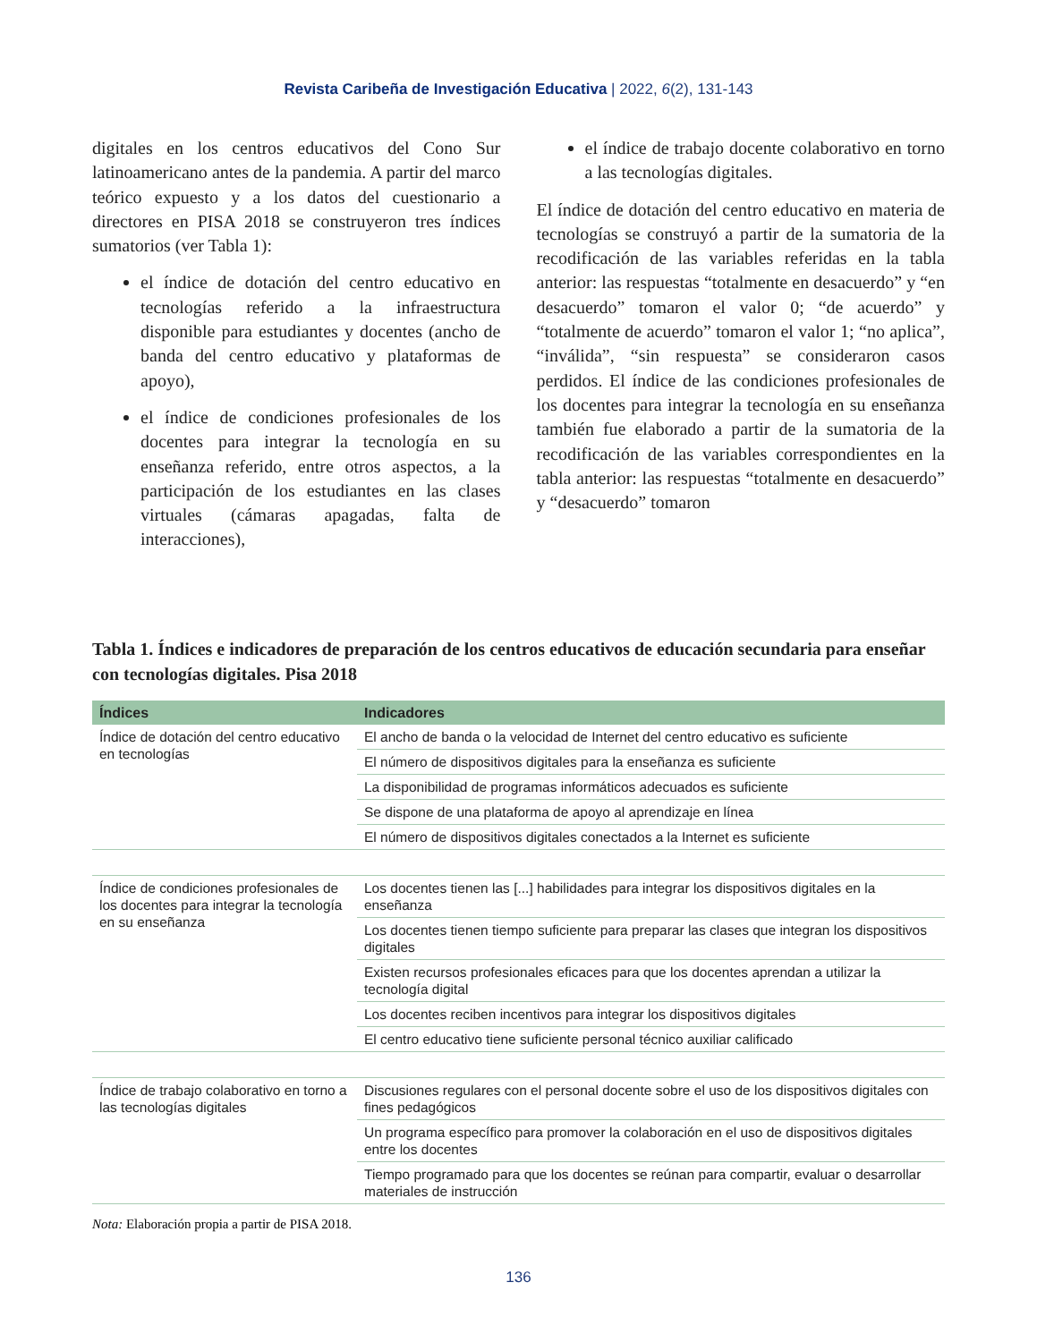Revista Caribeña de Investigación Educativa | 2022, 6(2), 131-143
digitales en los centros educativos del Cono Sur latinoamericano antes de la pandemia. A partir del marco teórico expuesto y a los datos del cuestionario a directores en PISA 2018 se construyeron tres índices sumatorios (ver Tabla 1):
el índice de dotación del centro educativo en tecnologías referido a la infraestructura disponible para estudiantes y docentes (ancho de banda del centro educativo y plataformas de apoyo),
el índice de condiciones profesionales de los docentes para integrar la tecnología en su enseñanza referido, entre otros aspectos, a la participación de los estudiantes en las clases virtuales (cámaras apagadas, falta de interacciones),
el índice de trabajo docente colaborativo en torno a las tecnologías digitales.
El índice de dotación del centro educativo en materia de tecnologías se construyó a partir de la sumatoria de la recodificación de las variables referidas en la tabla anterior: las respuestas “totalmente en desacuerdo” y “en desacuerdo” tomaron el valor 0; “de acuerdo” y “totalmente de acuerdo” tomaron el valor 1; “no aplica”, “inválida”, “sin respuesta” se consideraron casos perdidos. El índice de las condiciones profesionales de los docentes para integrar la tecnología en su enseñanza también fue elaborado a partir de la sumatoria de la recodificación de las variables correspondientes en la tabla anterior: las respuestas “totalmente en desacuerdo” y “desacuerdo” tomaron
Tabla 1. Índices e indicadores de preparación de los centros educativos de educación secundaria para enseñar con tecnologías digitales. Pisa 2018
| Índices | Indicadores |
| --- | --- |
| Índice de dotación del centro educativo en tecnologías | El ancho de banda o la velocidad de Internet del centro educativo es suficiente |
| | El número de dispositivos digitales para la enseñanza es suficiente |
| | La disponibilidad de programas informáticos adecuados es suficiente |
| | Se dispone de una plataforma de apoyo al aprendizaje en línea |
| | El número de dispositivos digitales conectados a la Internet es suficiente |
| Índice de condiciones profesionales de los docentes para integrar la tecnología en su enseñanza | Los docentes tienen las [...] habilidades para integrar los dispositivos digitales en la enseñanza |
| | Los docentes tienen tiempo suficiente para preparar las clases que integran los dispositivos digitales |
| | Existen recursos profesionales eficaces para que los docentes aprendan a utilizar la tecnología digital |
| | Los docentes reciben incentivos para integrar los dispositivos digitales |
| | El centro educativo tiene suficiente personal técnico auxiliar calificado |
| Índice de trabajo colaborativo en torno a las tecnologías digitales | Discusiones regulares con el personal docente sobre el uso de los dispositivos digitales con fines pedagógicos |
| | Un programa específico para promover la colaboración en el uso de dispositivos digitales entre los docentes |
| | Tiempo programado para que los docentes se reúnan para compartir, evaluar o desarrollar materiales de instrucción |
Nota: Elaboración propia a partir de PISA 2018.
136